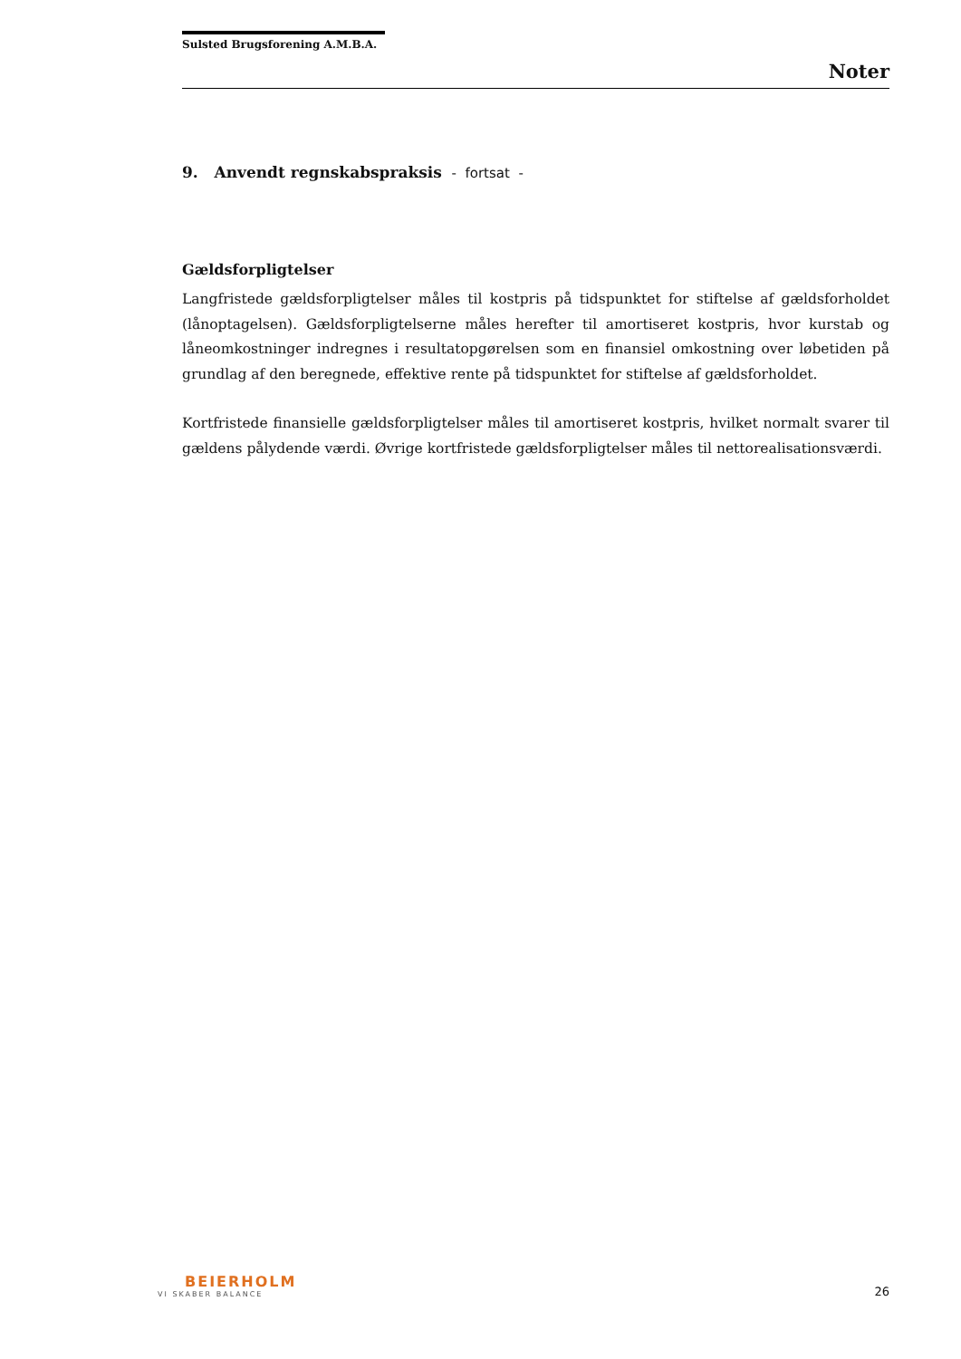Sulsted Brugsforening A.M.B.A.
Noter
9. Anvendt regnskabspraksis - fortsat -
Gældsforpligtelser
Langfristede gældsforpligtelser måles til kostpris på tidspunktet for stiftelse af gældsforholdet (lånoptagelsen). Gældsforpligtelserne måles herefter til amortiseret kostpris, hvor kurstab og låneomkostninger indregnes i resultatopgørelsen som en finansiel omkostning over løbetiden på grundlag af den beregnede, effektive rente på tidspunktet for stiftelse af gældsforholdet.
Kortfristede finansielle gældsforpligtelser måles til amortiseret kostpris, hvilket normalt svarer til gældens pålydende værdi. Øvrige kortfristede gældsforpligtelser måles til nettorealisationsværdi.
BEIERHOLM
VI SKABER BALANCE
26